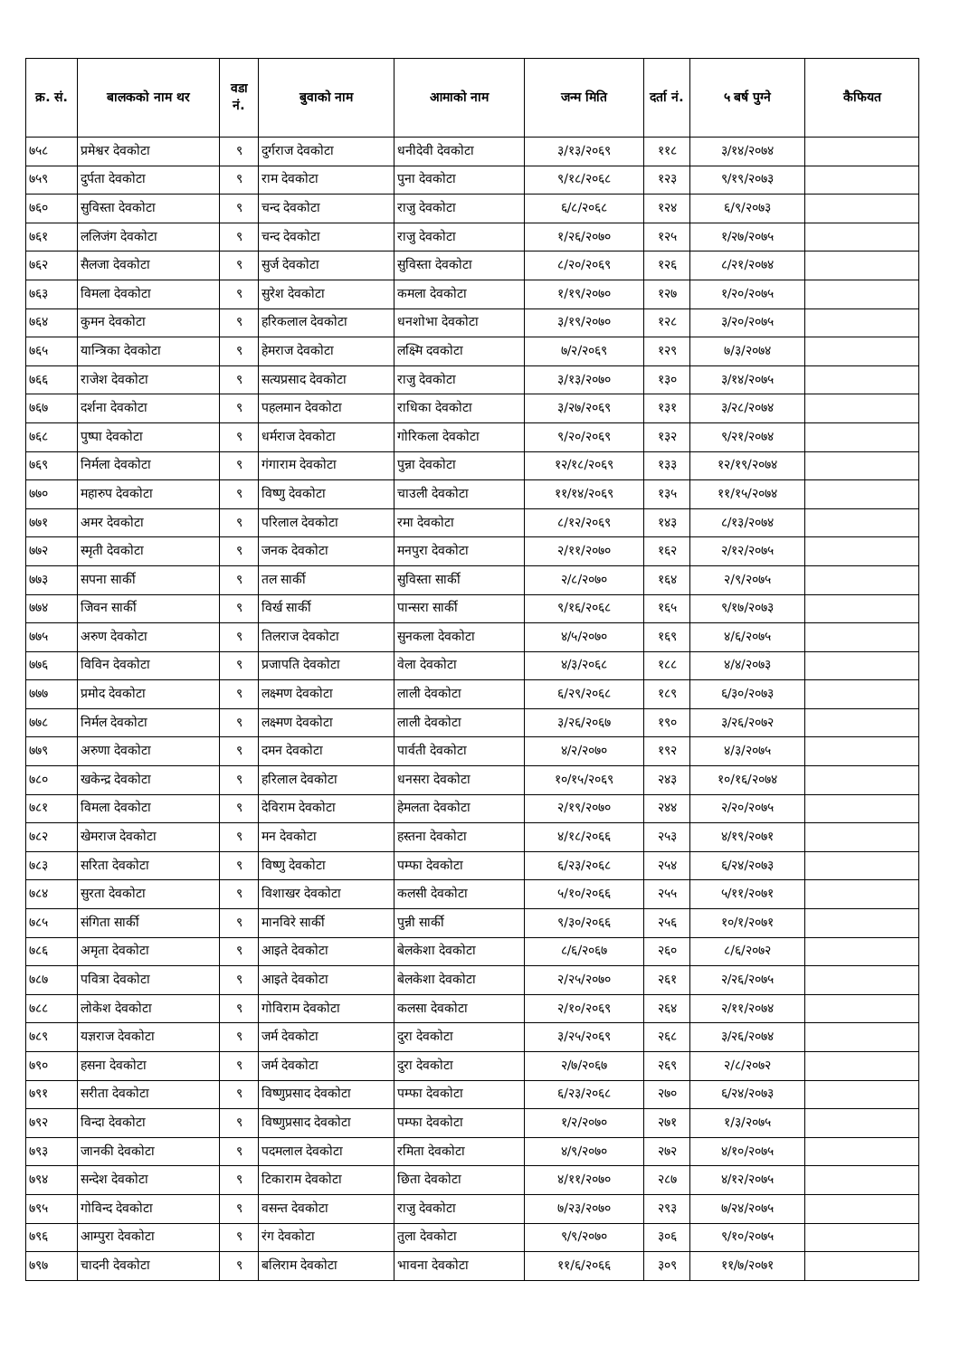| क्र. सं. | बालकको नाम थर | वडा नं. | बुवाको नाम | आमाको नाम | जन्म मिति | दर्ता नं. | ५ बर्ष पुग्ने | कैफियत |
| --- | --- | --- | --- | --- | --- | --- | --- | --- |
| ७५८ | प्रमेश्वर देवकोटा | ९ | दुर्गराज देवकोटा | धनीदेवी देवकोटा | ३/१३/२०६९ | ११८ | ३/१४/२०७४ | |
| ७५९ | दुर्पता देवकोटा | ९ | राम देवकोटा | पुना देवकोटा | ९/१८/२०६८ | १२३ | ९/१९/२०७३ | |
| ७६० | सुविस्ता देवकोटा | ९ | चन्द देवकोटा | राजु देवकोटा | ६/८/२०६८ | १२४ | ६/९/२०७३ | |
| ७६१ | ललिजंग देवकोटा | ९ | चन्द देवकोटा | राजु देवकोटा | १/२६/२०७० | १२५ | १/२७/२०७५ | |
| ७६२ | सैलजा देवकोटा | ९ | सुर्ज देवकोटा | सुविस्ता देवकोटा | ८/२०/२०६९ | १२६ | ८/२१/२०७४ | |
| ७६३ | विमला देवकोटा | ९ | सुरेश देवकोटा | कमला देवकोटा | १/१९/२०७० | १२७ | १/२०/२०७५ | |
| ७६४ | कुमन देवकोटा | ९ | हरिकलाल देवकोटा | धनशोभा देवकोटा | ३/१९/२०७० | १२८ | ३/२०/२०७५ | |
| ७६५ | यान्त्रिका देवकोटा | ९ | हेमराज देवकोटा | लक्ष्मि दवकोटा | ७/२/२०६९ | १२९ | ७/३/२०७४ | |
| ७६६ | राजेश देवकोटा | ९ | सत्यप्रसाद देवकोटा | राजु देवकोटा | ३/१३/२०७० | १३० | ३/१४/२०७५ | |
| ७६७ | दर्शना देवकोटा | ९ | पहलमान देवकोटा | राधिका देवकोटा | ३/२७/२०६९ | १३१ | ३/२८/२०७४ | |
| ७६८ | पुष्पा देवकोटा | ९ | धर्मराज देवकोटा | गोरिकला देवकोटा | ९/२०/२०६९ | १३२ | ९/२१/२०७४ | |
| ७६९ | निर्मला देवकोटा | ९ | गंगाराम देवकोटा | पुन्ना देवकोटा | १२/१८/२०६९ | १३३ | १२/१९/२०७४ | |
| ७७० | महारुप देवकोटा | ९ | विष्णु देवकोटा | चाउली देवकोटा | ११/१४/२०६९ | १३५ | ११/१५/२०७४ | |
| ७७१ | अमर देवकोटा | ९ | परिलाल देवकोटा | रमा देवकोटा | ८/१२/२०६९ | १४३ | ८/१३/२०७४ | |
| ७७२ | स्मृती देवकोटा | ९ | जनक देवकोटा | मनपुरा देवकोटा | २/११/२०७० | १६२ | २/१२/२०७५ | |
| ७७३ | सपना सार्की | ९ | तल सार्की | सुविस्ता सार्की | २/८/२०७० | १६४ | २/९/२०७५ | |
| ७७४ | जिवन सार्की | ९ | विर्ख सार्की | पान्सरा सार्की | ९/१६/२०६८ | १६५ | ९/१७/२०७३ | |
| ७७५ | अरुण देवकोटा | ९ | तिलराज देवकोटा | सुनकला देवकोटा | ४/५/२०७० | १६९ | ४/६/२०७५ | |
| ७७६ | विविन देवकोटा | ९ | प्रजापति देवकोटा | वेला देवकोटा | ४/३/२०६८ | १८८ | ४/४/२०७३ | |
| ७७७ | प्रमोद देवकोटा | ९ | लक्ष्मण देवकोटा | लाली देवकोटा | ६/२९/२०६८ | १८९ | ६/३०/२०७३ | |
| ७७८ | निर्मल देवकोटा | ९ | लक्ष्मण देवकोटा | लाली देवकोटा | ३/२६/२०६७ | १९० | ३/२६/२०७२ | |
| ७७९ | अरुणा देवकोटा | ९ | दमन देवकोटा | पार्वती देवकोटा | ४/२/२०७० | १९२ | ४/३/२०७५ | |
| ७८० | खकेन्द्र देवकोटा | ९ | हरिलाल देवकोटा | धनसरा देवकोटा | १०/१५/२०६९ | २४३ | १०/१६/२०७४ | |
| ७८१ | विमला देवकोटा | ९ | देविराम देवकोटा | हेमलता देवकोटा | २/१९/२०७० | २४४ | २/२०/२०७५ | |
| ७८२ | खेमराज देवकोटा | ९ | मन देवकोटा | हस्तना देवकोटा | ४/१८/२०६६ | २५३ | ४/१९/२०७१ | |
| ७८३ | सरिता देवकोटा | ९ | विष्णु देवकोटा | पम्फा देवकोटा | ६/२३/२०६८ | २५४ | ६/२४/२०७३ | |
| ७८४ | सुरता देवकोटा | ९ | विशाखर देवकोटा | कलसी देवकोटा | ५/१०/२०६६ | २५५ | ५/११/२०७१ | |
| ७८५ | संगिता सार्की | ९ | मानविरे सार्की | पुन्नी सार्की | ९/३०/२०६६ | २५६ | १०/१/२०७१ | |
| ७८६ | अमृता देवकोटा | ९ | आइते देवकोटा | बेलकेशा देवकोटा | ८/६/२०६७ | २६० | ८/६/२०७२ | |
| ७८७ | पवित्रा देवकोटा | ९ | आइते देवकोटा | बेलकेशा देवकोटा | २/२५/२०७० | २६१ | २/२६/२०७५ | |
| ७८८ | लोकेश देवकोटा | ९ | गोविराम देवकोटा | कलसा देवकोटा | २/१०/२०६९ | २६४ | २/११/२०७४ | |
| ७८९ | यज्ञराज देवकोटा | ९ | जर्म देवकोटा | दुरा देवकोटा | ३/२५/२०६९ | २६८ | ३/२६/२०७४ | |
| ७९० | हसना देवकोटा | ९ | जर्म देवकोटा | दुरा देवकोटा | २/७/२०६७ | २६९ | २/८/२०७२ | |
| ७९१ | सरीता देवकोटा | ९ | विष्णुप्रसाद देवकोटा | पम्फा देवकोटा | ६/२३/२०६८ | २७० | ६/२४/२०७३ | |
| ७९२ | विन्दा देवकोटा | ९ | विष्णुप्रसाद देवकोटा | पम्फा देवकोटा | १/२/२०७० | २७१ | १/३/२०७५ | |
| ७९३ | जानकी देवकोटा | ९ | पदमलाल देवकोटा | रमिता देवकोटा | ४/९/२०७० | २७२ | ४/१०/२०७५ | |
| ७९४ | सन्देश देवकोटा | ९ | टिकाराम देवकोटा | छिता देवकोटा | ४/११/२०७० | २८७ | ४/१२/२०७५ | |
| ७९५ | गोविन्द देवकोटा | ९ | वसन्त देवकोटा | राजु देवकोटा | ७/२३/२०७० | २९३ | ७/२४/२०७५ | |
| ७९६ | आम्पुरा देवकोटा | ९ | रंग देवकोटा | तुला देवकोटा | ९/९/२०७० | ३०६ | ९/१०/२०७५ | |
| ७९७ | चादनी देवकोटा | ९ | बलिराम देवकोटा | भावना देवकोटा | ११/६/२०६६ | ३०९ | ११/७/२०७१ | |